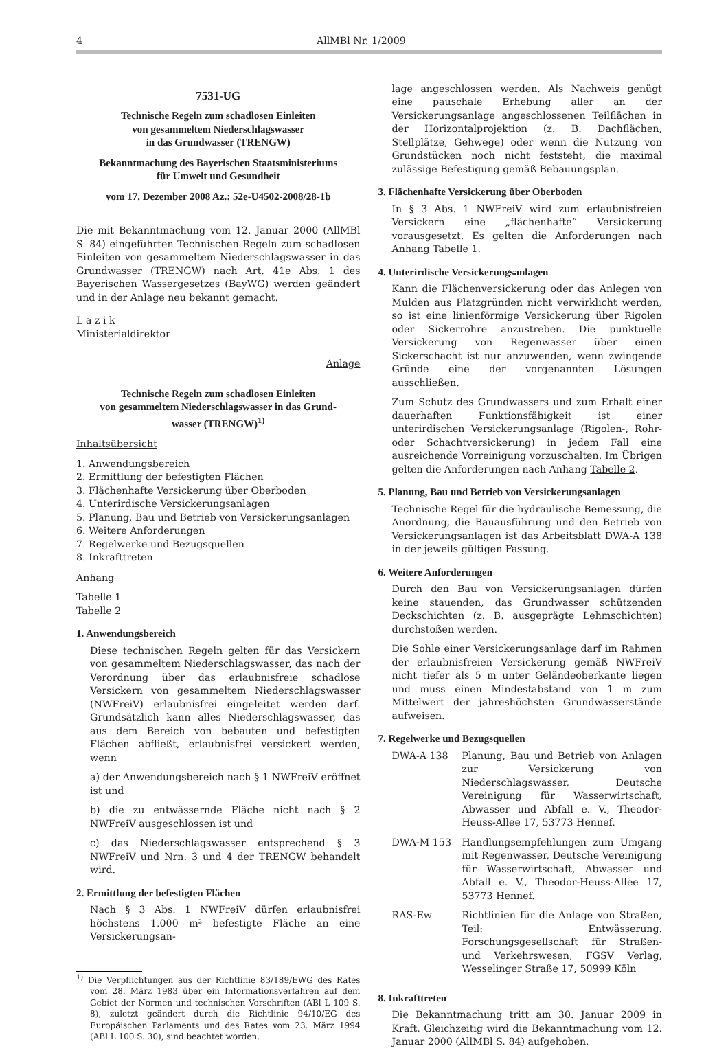4 AllMBl Nr. 1/2009
7531-UG
Technische Regeln zum schadlosen Einleiten
von gesammeltem Niederschlagswasser
in das Grundwasser (TRENGW)
Bekanntmachung des Bayerischen Staatsministeriums
für Umwelt und Gesundheit
vom 17. Dezember 2008 Az.: 52e-U4502-2008/28-1b
Die mit Bekanntmachung vom 12. Januar 2000 (AllMBl S. 84) eingeführten Technischen Regeln zum schadlosen Einleiten von gesammeltem Niederschlagswasser in das Grundwasser (TRENGW) nach Art. 41e Abs. 1 des Bayerischen Wassergesetzes (BayWG) werden geändert und in der Anlage neu bekannt gemacht.
L a z i k
Ministerialdirektor
Anlage
Technische Regeln zum schadlosen Einleiten
von gesammeltem Niederschlagswasser in das Grund-
wasser (TRENGW)<sup>1)</sup>
Inhaltsübersicht
1. Anwendungsbereich
2. Ermittlung der befestigten Flächen
3. Flächenhafte Versickerung über Oberboden
4. Unterirdische Versickerungsanlagen
5. Planung, Bau und Betrieb von Versickerungsanlagen
6. Weitere Anforderungen
7. Regelwerke und Bezugsquellen
8. Inkrafttreten
Anhang
Tabelle 1
Tabelle 2
1. Anwendungsbereich
Diese technischen Regeln gelten für das Versickern von gesammeltem Niederschlagswasser, das nach der Verordnung über das erlaubnisfreie schadlose Versickern von gesammeltem Niederschlagswasser (NWFreiV) erlaubnisfrei eingeleitet werden darf. Grundsätzlich kann alles Niederschlagswasser, das aus dem Bereich von bebauten und befestigten Flächen abfließt, erlaubnisfrei versickert werden, wenn
a) der Anwendungsbereich nach § 1 NWFreiV eröffnet ist und
b) die zu entwässernde Fläche nicht nach § 2 NWFreiV ausgeschlossen ist und
c) das Niederschlagswasser entsprechend § 3 NWFreiV und Nrn. 3 und 4 der TRENGW behandelt wird.
2. Ermittlung der befestigten Flächen
Nach § 3 Abs. 1 NWFreiV dürfen erlaubnisfrei höchstens 1.000 m² befestigte Fläche an eine Versickerungsan-
<sup>1)</sup> Die Verpflichtungen aus der Richtlinie 83/189/EWG des Rates vom 28. März 1983 über ein Informationsverfahren auf dem Gebiet der Normen und technischen Vorschriften (ABl L 109 S. 8), zuletzt geändert durch die Richtlinie 94/10/EG des Europäischen Parlaments und des Rates vom 23. März 1994 (ABl L 100 S. 30), sind beachtet worden.
lage angeschlossen werden. Als Nachweis genügt eine pauschale Erhebung aller an der Versickerungsanlage angeschlossenen Teilflächen in der Horizontalprojektion (z. B. Dachflächen, Stellplätze, Gehwege) oder wenn die Nutzung von Grundstücken noch nicht feststeht, die maximal zulässige Befestigung gemäß Bebauungsplan.
3. Flächenhafte Versickerung über Oberboden
In § 3 Abs. 1 NWFreiV wird zum erlaubnisfreien Versickern eine „flächenhafte“ Versickerung vorausgesetzt. Es gelten die Anforderungen nach Anhang Tabelle 1.
4. Unterirdische Versickerungsanlagen
Kann die Flächenversickerung oder das Anlegen von Mulden aus Platzgründen nicht verwirklicht werden, so ist eine linienförmige Versickerung über Rigolen oder Sickerrohre anzustreben. Die punktuelle Versickerung von Regenwasser über einen Sickerschacht ist nur anzuwenden, wenn zwingende Gründe eine der vorgenannten Lösungen ausschließen.
Zum Schutz des Grundwassers und zum Erhalt einer dauerhaften Funktionsfähigkeit ist einer unterirdischen Versickerungsanlage (Rigolen-, Rohr- oder Schachtversickerung) in jedem Fall eine ausreichende Vorreinigung vorzuschalten. Im Übrigen gelten die Anforderungen nach Anhang Tabelle 2.
5. Planung, Bau und Betrieb von Versickerungsanlagen
Technische Regel für die hydraulische Bemessung, die Anordnung, die Bauausführung und den Betrieb von Versickerungsanlagen ist das Arbeitsblatt DWA-A 138 in der jeweils gültigen Fassung.
6. Weitere Anforderungen
Durch den Bau von Versickerungsanlagen dürfen keine stauenden, das Grundwasser schützenden Deckschichten (z. B. ausgeprägte Lehmschichten) durchstoßen werden.
Die Sohle einer Versickerungsanlage darf im Rahmen der erlaubnisfreien Versickerung gemäß NWFreiV nicht tiefer als 5 m unter Geländeoberkante liegen und muss einen Mindestabstand von 1 m zum Mittelwert der jahreshöchsten Grundwasserstände aufweisen.
7. Regelwerke und Bezugsquellen
DWA-A 138 Planung, Bau und Betrieb von Anlagen zur Versickerung von Niederschlagswasser, Deutsche Vereinigung für Wasserwirtschaft, Abwasser und Abfall e. V., Theodor-Heuss-Allee 17, 53773 Hennef.
DWA-M 153 Handlungsempfehlungen zum Umgang mit Regenwasser, Deutsche Vereinigung für Wasserwirtschaft, Abwasser und Abfall e. V., Theodor-Heuss-Allee 17, 53773 Hennef.
RAS-Ew Richtlinien für die Anlage von Straßen, Teil: Entwässerung. Forschungsgesellschaft für Straßen- und Verkehrswesen, FGSV Verlag, Wesselinger Straße 17, 50999 Köln
8. Inkrafttreten
Die Bekanntmachung tritt am 30. Januar 2009 in Kraft. Gleichzeitig wird die Bekanntmachung vom 12. Januar 2000 (AllMBl S. 84) aufgehoben.